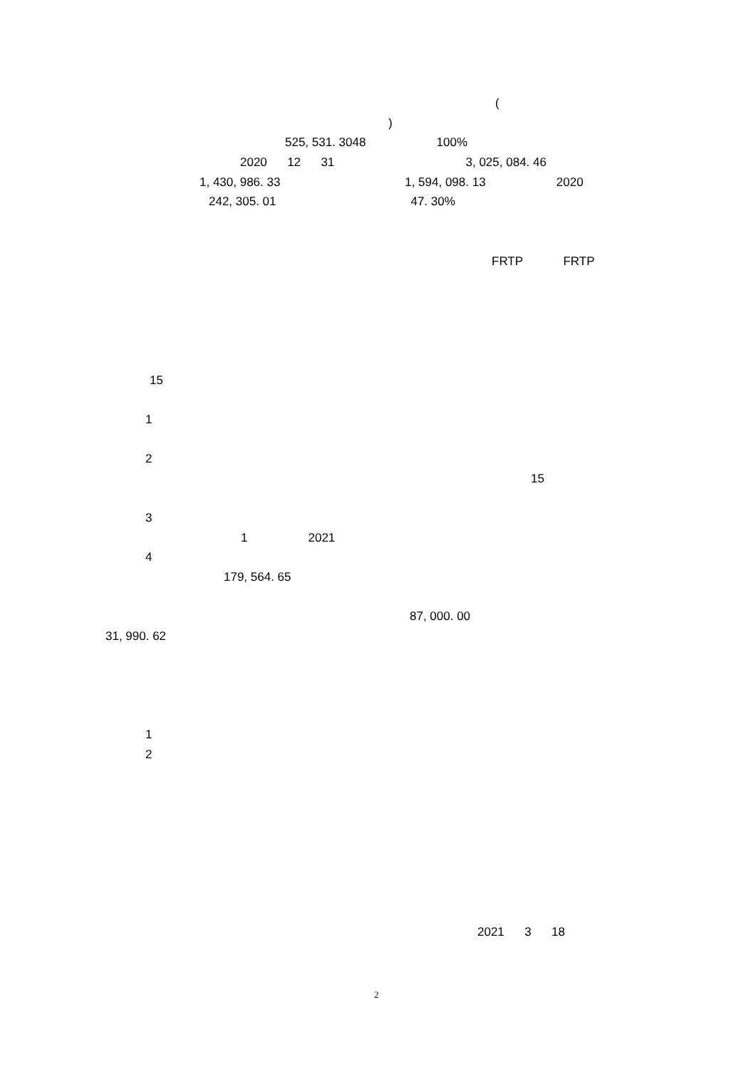(
)
525, 531. 3048 100%
2020 12 31 3, 025, 084. 46
1, 430, 986. 33 1, 594, 098. 13 2020
242, 305. 01 47. 30%
FRTP FRTP
15
1
2
15
3
1 2021
4
179, 564. 65
87, 000. 00
31, 990. 62
1
2
2021 3 18
2